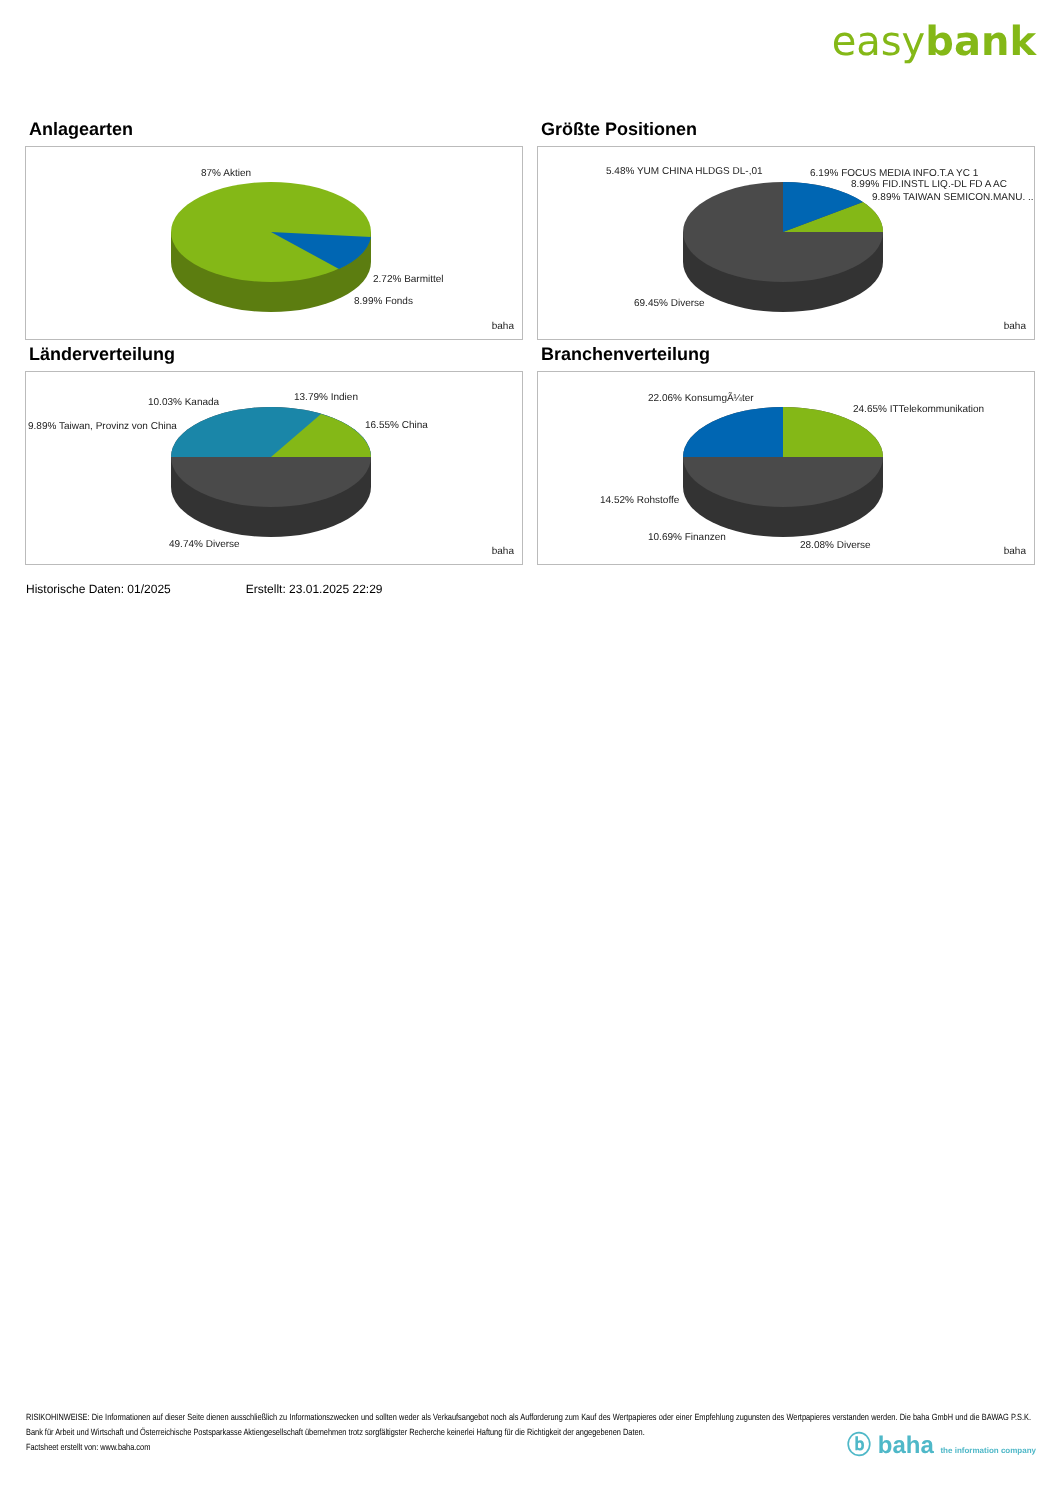easybank
Anlagearten
87% Aktien
2.72% Barmittel
8.99% Fonds
baha
Größte Positionen
5.48% YUM CHINA HLDGS DL-,01 6.19% FOCUS MEDIA INFO.T.A YC 1
8.99% FID.INSTL LIQ.-DL FD A AC
9.89% TAIWAN SEMICON.MANU. ..
69.45% Diverse
baha
Länderverteilung
10.03% Kanada 13.79% Indien
9.89% Taiwan, Provinz von China 16.55% China
49.74% Diverse
baha
Branchenverteilung
22.06% KonsumgÃ¼ter
24.65% ITTelekommunikation
14.52% Rohstoffe
10.69% Finanzen
28.08% Diverse baha
Historische Daten: 01/2025 Erstellt: 23.01.2025 22:29
RISIKOHINWEISE: Die Informationen auf dieser Seite dienen ausschließlich zu Informationszwecken und sollten weder als Verkaufsangebot noch als Aufforderung zum Kauf des Wertpapieres oder einer Empfehlung zugunsten des Wertpapieres verstanden werden. Die baha GmbH und die BAWAG P.S.K. Bank für Arbeit und Wirtschaft und Österreichische Postsparkasse Aktiengesellschaft übernehmen trotz sorgfältigster Recherche keinerlei Haftung für die Richtigkeit der angegebenen Daten.
Factsheet erstellt von: www.baha.com
ⓑ baha the information company